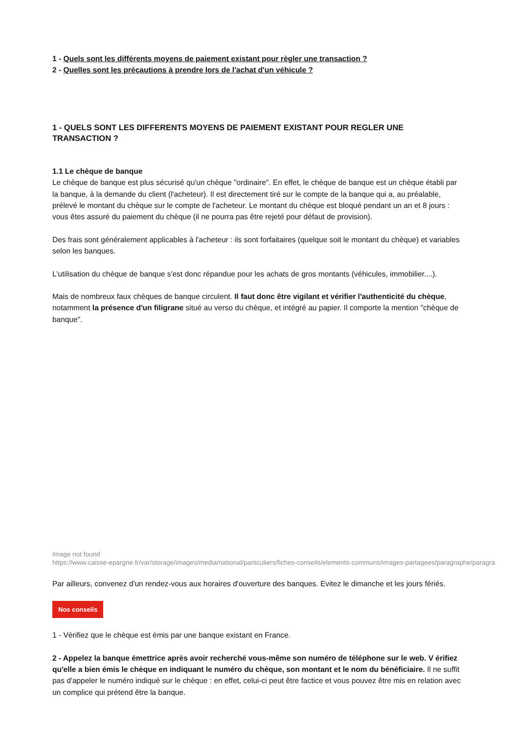1 - Quels sont les différents moyens de paiement existant pour règler une transaction ?
2 - Quelles sont les précautions à prendre lors de l'achat d'un véhicule ?
1 - QUELS SONT LES DIFFERENTS MOYENS DE PAIEMENT EXISTANT POUR REGLER UNE TRANSACTION ?
1.1 Le chèque de banque
Le chèque de banque est plus sécurisé qu'un chèque "ordinaire". En effet, le chèque de banque est un chèque établi par la banque, à la demande du client (l'acheteur). Il est directement tiré sur le compte de la banque qui a, au préalable, prélevé le montant du chèque sur le compte de l'acheteur. Le montant du chèque est bloqué pendant un an et 8 jours : vous êtes assuré du paiement du chèque (il ne pourra pas être rejeté pour défaut de provision).
Des frais sont généralement applicables à l'acheteur : ils sont forfaitaires (quelque soit le montant du chèque) et variables selon les banques.
L'utilisation du chèque de banque s'est donc répandue pour les achats de gros montants (véhicules, immobilier....).
Mais de nombreux faux chèques de banque circulent. Il faut donc être vigilant et vérifier l'authenticité du chèque, notamment la présence d'un filigrane situé au verso du chèque, et intégré au papier. Il comporte la mention "chèque de banque".
Image not found
https://www.caisse-epargne.fr/var/storage/images/media/national/particuliers/fiches-conseils/elements-communs/images-partagees/paragraphe/paragra
Par ailleurs, convenez d'un rendez-vous aux horaires d'ouverture des banques. Evitez le dimanche et les jours fériés.
Nos conseils
1 - Vérifiez que le chèque est émis par une banque existant en France.
2 - Appelez la banque émettrice après avoir recherché vous-même son numéro de téléphone sur le web. V érifiez qu'elle a bien émis le chèque en indiquant le numéro du chèque, son montant et le nom du bénéficiaire. Il ne suffit pas d'appeler le numéro indiqué sur le chèque : en effet, celui-ci peut être factice et vous pouvez être mis en relation avec un complice qui prétend être la banque.